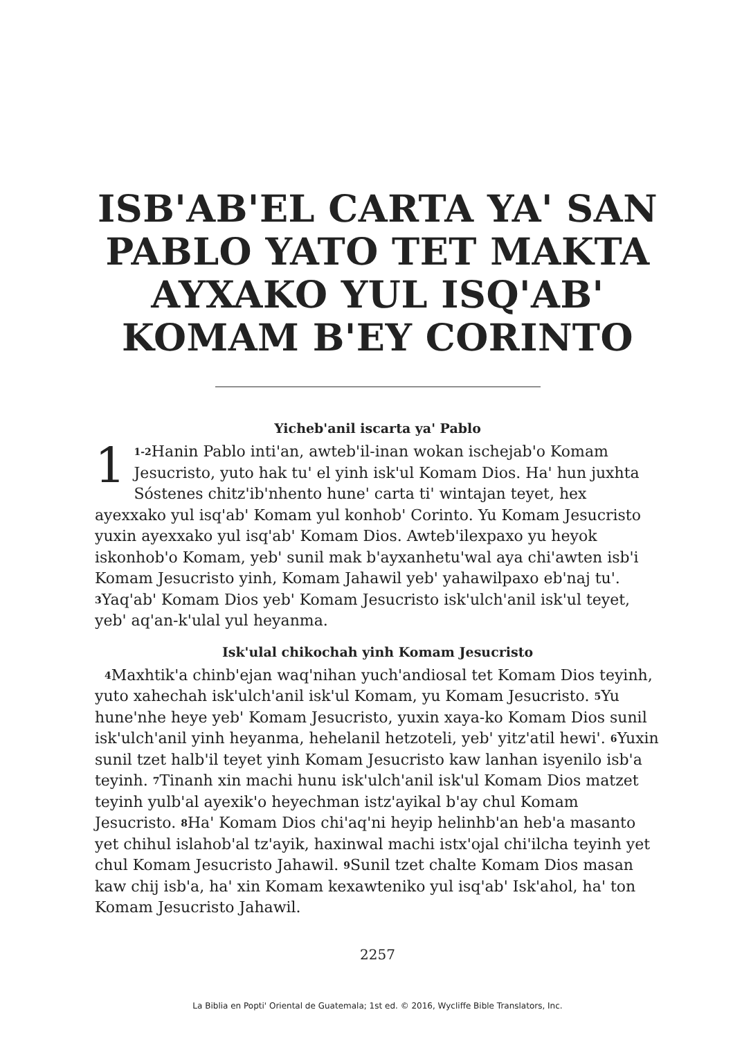ISB'AB'EL CARTA YA' SAN PABLO YATO TET MAKTA AYXAKO YUL ISQ'AB' KOMAM B'EY CORINTO
Yicheb'anil iscarta ya' Pablo
1<sup>1-2</sup>Hanin Pablo inti'an, awteb'il-inan wokan ischejab'o Komam Jesucristo, yuto hak tu' el yinh isk'ul Komam Dios. Ha' hun juxhta Sóstenes chitz'ib'nhento hune' carta ti' wintajan teyet, hex ayexxako yul isq'ab' Komam yul konhob' Corinto. Yu Komam Jesucristo yuxin ayexxako yul isq'ab' Komam Dios. Awteb'ilexpaxo yu heyok iskonhob'o Komam, yeb' sunil mak b'ayxanhetu'wal aya chi'awten isb'i Komam Jesucristo yinh, Komam Jahawil yeb' yahawilpaxo eb'naj tu'. <sup>3</sup>Yaq'ab' Komam Dios yeb' Komam Jesucristo isk'ulch'anil isk'ul teyet, yeb' aq'an-k'ulal yul heyanma.
Isk'ulal chikochah yinh Komam Jesucristo
<sup>4</sup> Maxhtik'a chinb'ejan waq'nihan yuch'andiosal tet Komam Dios teyinh, yuto xahechah isk'ulch'anil isk'ul Komam, yu Komam Jesucristo. <sup>5</sup>Yu hune'nhe heye yeb' Komam Jesucristo, yuxin xaya-ko Komam Dios sunil isk'ulch'anil yinh heyanma, hehelanil hetzoteli, yeb' yitz'atil hewi'. <sup>6</sup>Yuxin sunil tzet halb'il teyet yinh Komam Jesucristo kaw lanhan isyenilo isb'a teyinh. <sup>7</sup>Tinanh xin machi hunu isk'ulch'anil isk'ul Komam Dios matzet teyinh yulb'al ayexik'o heyechman istz'ayikal b'ay chul Komam Jesucristo. <sup>8</sup>Ha' Komam Dios chi'aq'ni heyip helinhb'an heb'a masanto yet chihul islahob'al tz'ayik, haxinwal machi istx'ojal chi'ilcha teyinh yet chul Komam Jesucristo Jahawil. <sup>9</sup>Sunil tzet chalte Komam Dios masan kaw chij isb'a, ha' xin Komam kexawteniko yul isq'ab' Isk'ahol, ha' ton Komam Jesucristo Jahawil.
2257
La Biblia en Popti' Oriental de Guatemala; 1st ed. © 2016, Wycliffe Bible Translators, Inc.